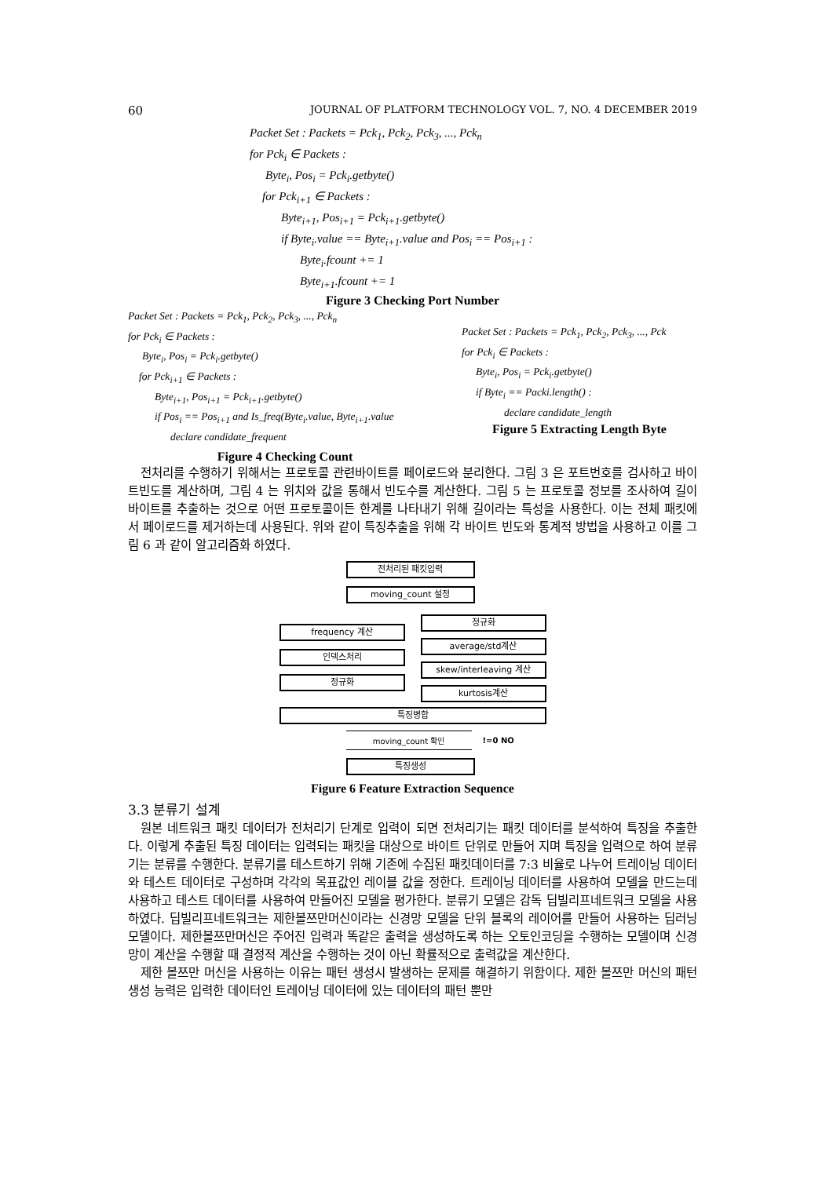60 JOURNAL OF PLATFORM TECHNOLOGY VOL. 7, NO. 4 DECEMBER 2019
Packet Set : Packets = Pck<sub>1</sub>, Pck<sub>2</sub>, Pck<sub>3</sub>, ..., Pck<sub>n</sub>
for Pck<sub>i</sub> ∈ Packets :
Byte<sub>i</sub>, Pos<sub>i</sub> = Pck<sub>i</sub>.getbyte()
for Pck<sub>i+1</sub> ∈ Packets :
Byte<sub>i+1</sub>, Pos<sub>i+1</sub> = Pck<sub>i+1</sub>.getbyte()
if Byte<sub>i</sub>.value == Byte<sub>i+1</sub>.value and Pos<sub>i</sub> == Pos<sub>i+1</sub> :
Byte<sub>i</sub>.fcount += 1
Byte<sub>i+1</sub>.fcount += 1
Figure 3 Checking Port Number
Packet Set : Packets = Pck<sub>1</sub>, Pck<sub>2</sub>, Pck<sub>3</sub>, ..., Pck<sub>n</sub>
for Pck<sub>i</sub> ∈ Packets :
Byte<sub>i</sub>, Pos<sub>i</sub> = Pck<sub>i</sub>.getbyte()
for Pck<sub>i+1</sub> ∈ Packets :
Byte<sub>i+1</sub>, Pos<sub>i+1</sub> = Pck<sub>i+1</sub>.getbyte()
if Pos<sub>i</sub> == Pos<sub>i+1</sub> and Is_freq(Byte<sub>i</sub>.value, Byte<sub>i+1</sub>.value
declare candidate_frequent
Figure 4 Checking Count
Packet Set : Packets = Pck<sub>1</sub>, Pck<sub>2</sub>, Pck<sub>3</sub>, ..., Pck
for Pck<sub>i</sub> ∈ Packets :
Byte<sub>i</sub>, Pos<sub>i</sub> = Pck<sub>i</sub>.getbyte()
if Byte<sub>i</sub> == Packi.length() :
declare candidate_length
Figure 5 Extracting Length Byte
전처리를 수행하기 위해서는 프로토콜 관련바이트를 페이로드와 분리한다. 그림 3 은 포트번호를 검사하고 바이트빈도를 계산하며, 그림 4 는 위치와 값을 통해서 빈도수를 계산한다. 그림 5 는 프로토콜 정보를 조사하여 길이 바이트를 추출하는 것으로 어떤 프로토콜이든 한계를 나타내기 위해 길이라는 특성을 사용한다. 이는 전체 패킷에서 페이로드를 제거하는데 사용된다. 위와 같이 특징추출을 위해 각 바이트 빈도와 통계적 방법을 사용하고 이를 그림 6 과 같이 알고리즘화 하였다.
전처리된 패킷입력
moving_count 설정
frequency 계산
인덱스처리
정규화
정규화
average/std계산
skew/interleaving 계산
kurtosis계산
특징병합
moving_count 확인
!=0 NO
특징생성
Figure 6 Feature Extraction Sequence
3.3 분류기 설계
원본 네트워크 패킷 데이터가 전처리기 단계로 입력이 되면 전처리기는 패킷 데이터를 분석하여 특징을 추출한다. 이렇게 추출된 특징 데이터는 입력되는 패킷을 대상으로 바이트 단위로 만들어 지며 특징을 입력으로 하여 분류기는 분류를 수행한다. 분류기를 테스트하기 위해 기존에 수집된 패킷데이터를 7:3 비율로 나누어 트레이닝 데이터와 테스트 데이터로 구성하며 각각의 목표값인 레이블 값을 정한다. 트레이닝 데이터를 사용하여 모델을 만드는데 사용하고 테스트 데이터를 사용하여 만들어진 모델을 평가한다. 분류기 모델은 감독 딥빌리프네트워크 모델을 사용하였다. 딥빌리프네트워크는 제한볼쯔만머신이라는 신경망 모델을 단위 블록의 레이어를 만들어 사용하는 딥러닝 모델이다. 제한볼쯔만머신은 주어진 입력과 똑같은 출력을 생성하도록 하는 오토인코딩을 수행하는 모델이며 신경망이 계산을 수행할 때 결정적 계산을 수행하는 것이 아닌 확률적으로 출력값을 계산한다.
제한 볼쯔만 머신을 사용하는 이유는 패턴 생성시 발생하는 문제를 해결하기 위함이다. 제한 볼쯔만 머신의 패턴 생성 능력은 입력한 데이터인 트레이닝 데이터에 있는 데이터의 패턴 뿐만